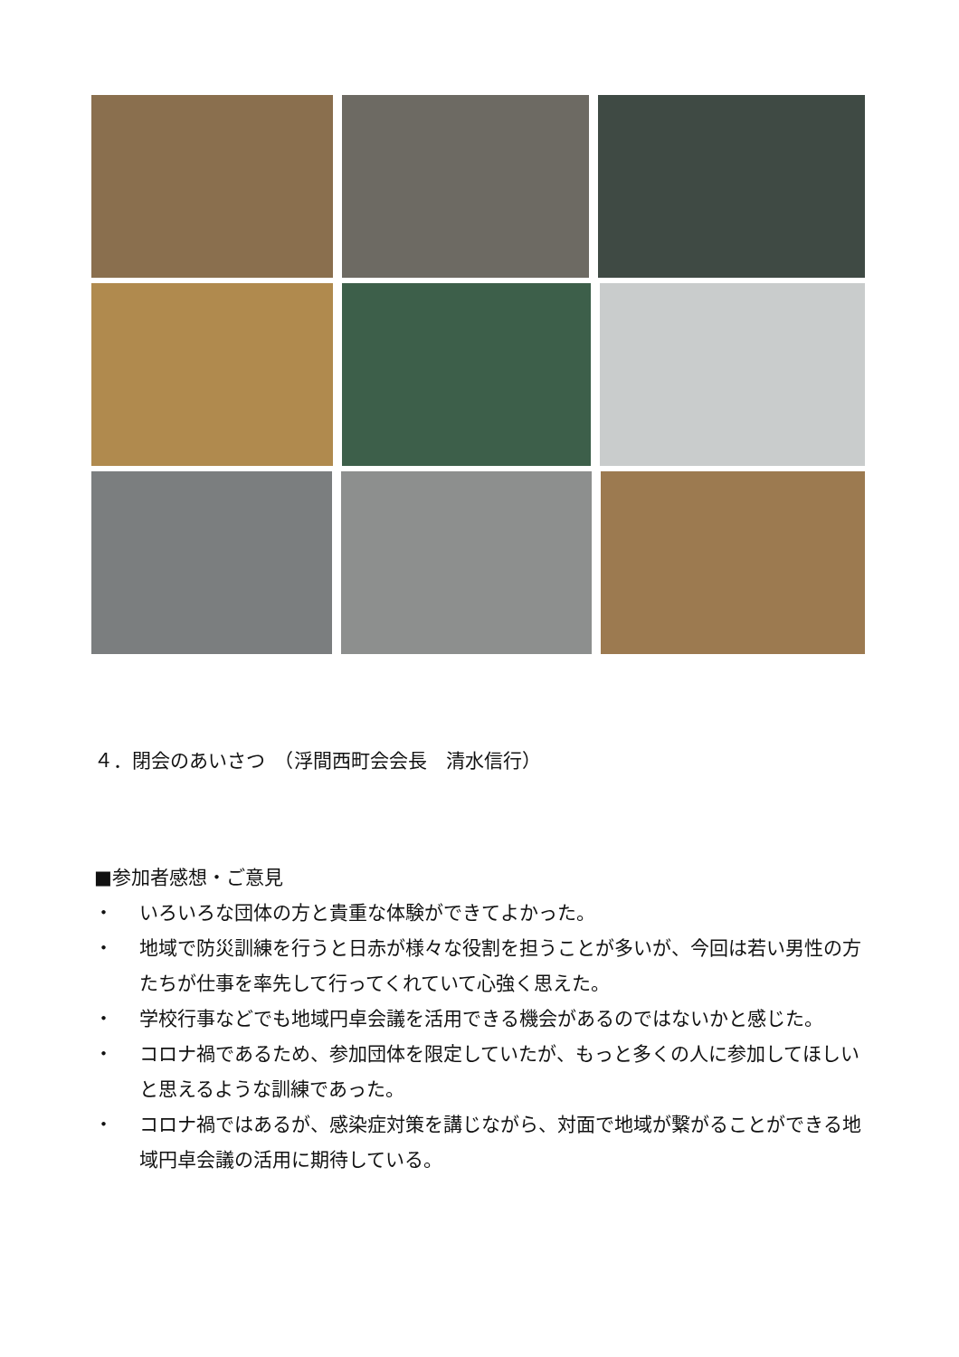４．閉会のあいさつ　（浮間西町会会長　清水信行）
■参加者感想・ご意見
・ いろいろな団体の方と貴重な体験ができてよかった。
・ 地域で防災訓練を行うと日赤が様々な役割を担うことが多いが、今回は若い男性の方たちが仕事を率先して行ってくれていて心強く思えた。
・ 学校行事などでも地域円卓会議を活用できる機会があるのではないかと感じた。
・ コロナ禍であるため、参加団体を限定していたが、もっと多くの人に参加してほしいと思えるような訓練であった。
・ コロナ禍ではあるが、感染症対策を講じながら、対面で地域が繋がることができる地域円卓会議の活用に期待している。